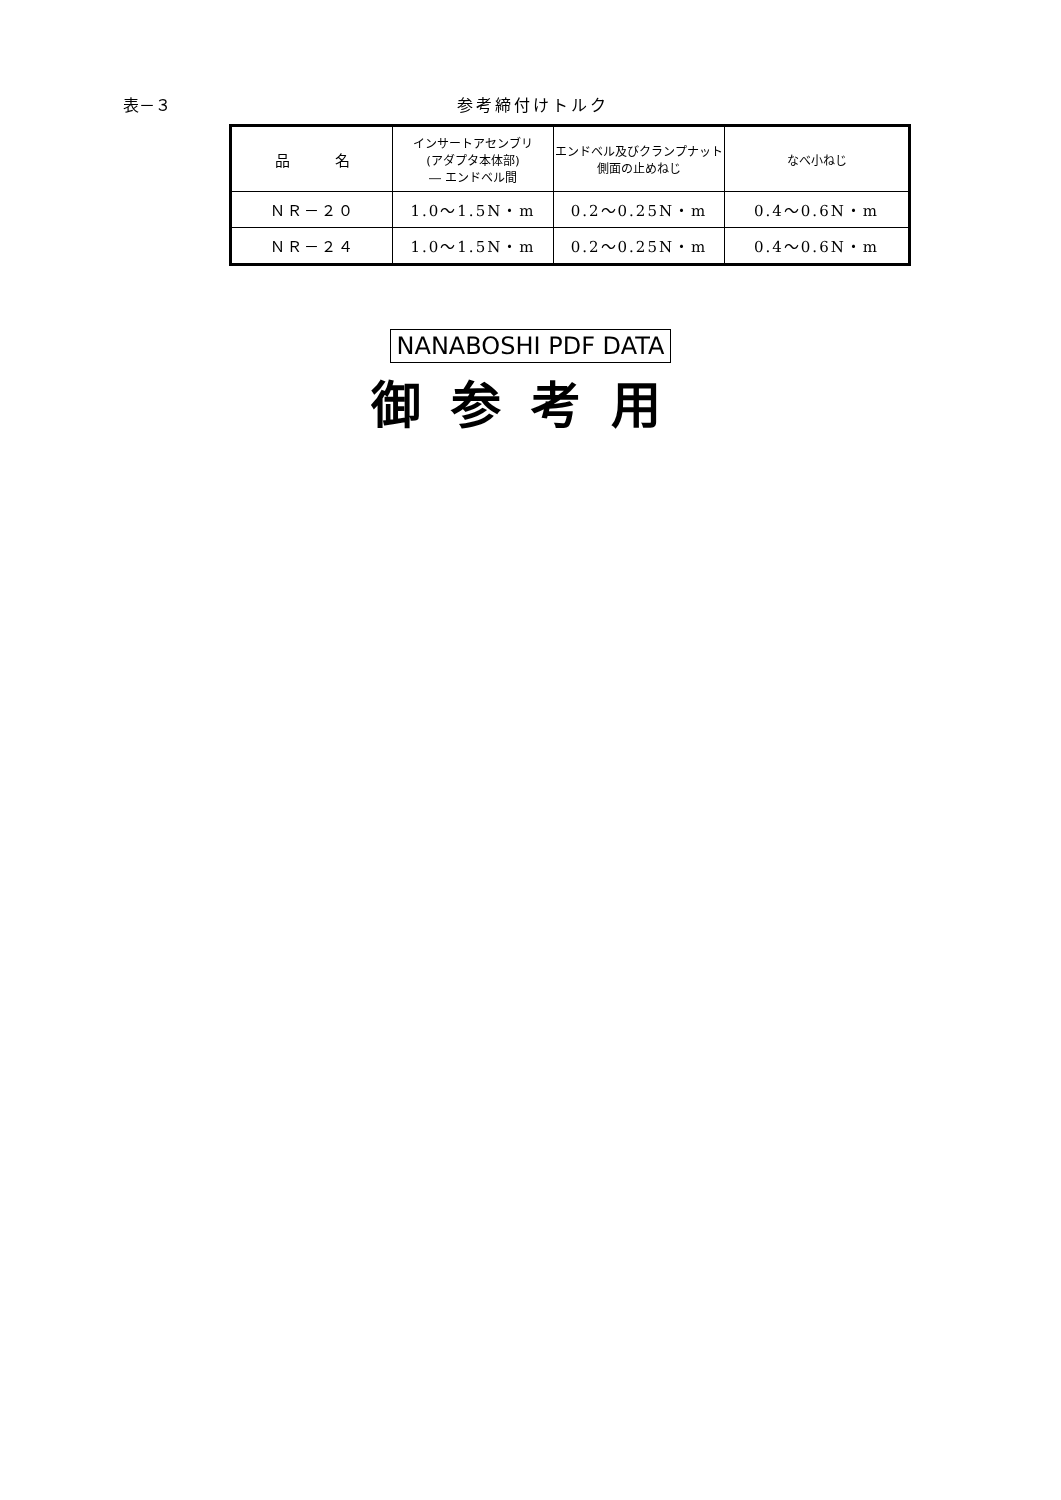表－３ 参考締付けトルク
| 品 名 | インサートアセンブリ (アダプタ本体部) ― エンドベル間 | エンドベル及びクランプナット 側面の止めねじ | なべ小ねじ |
| --- | --- | --- | --- |
| ＮＲ－２０ | 1.0～1.5N・m | 0.2～0.25N・m | 0.4～0.6N・m |
| ＮＲ－２４ | 1.0～1.5N・m | 0.2～0.25N・m | 0.4～0.6N・m |
NANABOSHI PDF DATA
御参考用